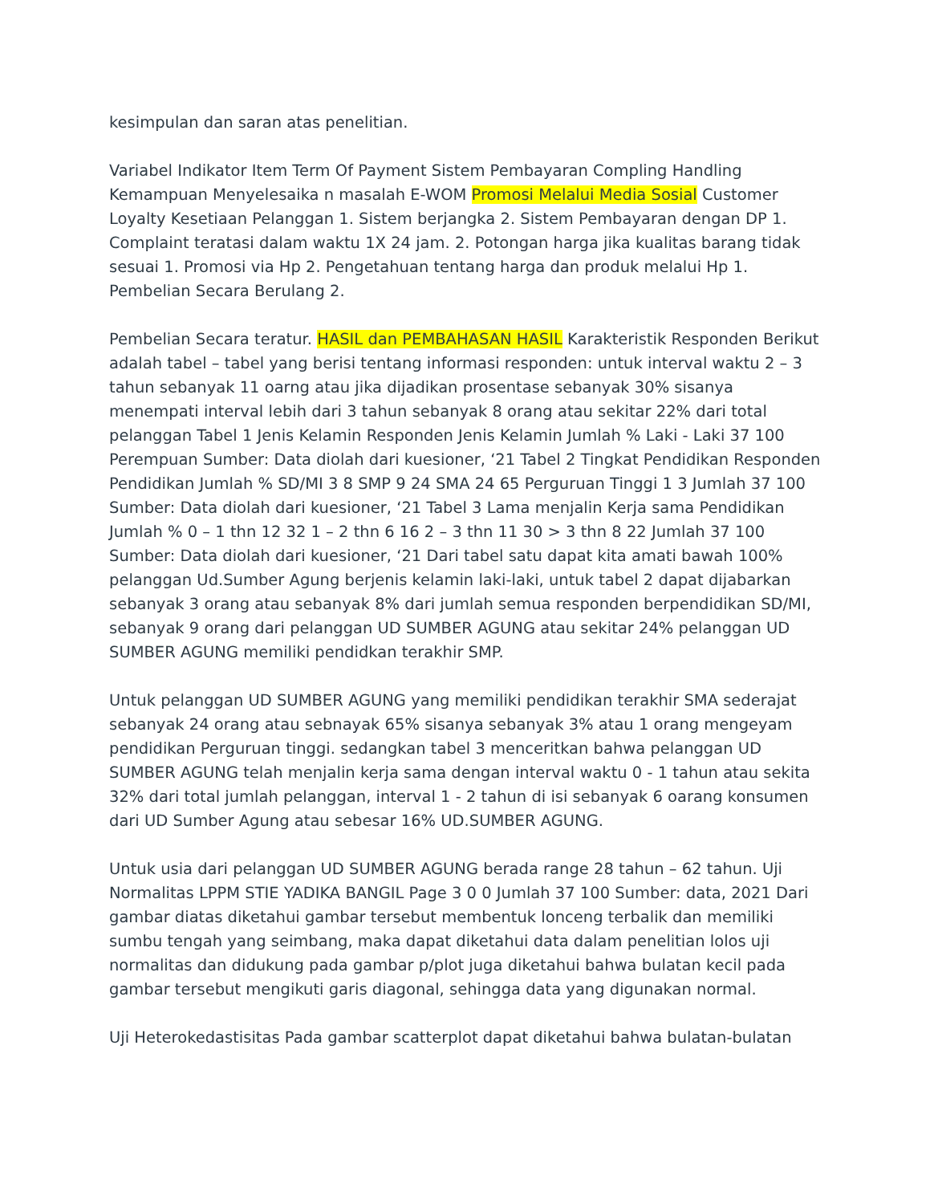kesimpulan dan saran atas penelitian.
Variabel Indikator Item Term Of Payment Sistem Pembayaran Compling Handling Kemampuan Menyelesaika n masalah E-WOM Promosi Melalui Media Sosial Customer Loyalty Kesetiaan Pelanggan 1. Sistem berjangka 2. Sistem Pembayaran dengan DP 1. Complaint teratasi dalam waktu 1X 24 jam. 2. Potongan harga jika kualitas barang tidak sesuai 1. Promosi via Hp 2. Pengetahuan tentang harga dan produk melalui Hp 1. Pembelian Secara Berulang 2.
Pembelian Secara teratur. HASIL dan PEMBAHASAN HASIL Karakteristik Responden Berikut adalah tabel – tabel yang berisi tentang informasi responden: untuk interval waktu 2 – 3 tahun sebanyak 11 oarng atau jika dijadikan prosentase sebanyak 30% sisanya menempati interval lebih dari 3 tahun sebanyak 8 orang atau sekitar 22% dari total pelanggan Tabel 1 Jenis Kelamin Responden Jenis Kelamin Jumlah % Laki - Laki 37 100 Perempuan Sumber: Data diolah dari kuesioner, ‘21 Tabel 2 Tingkat Pendidikan Responden Pendidikan Jumlah % SD/MI 3 8 SMP 9 24 SMA 24 65 Perguruan Tinggi 1 3 Jumlah 37 100 Sumber: Data diolah dari kuesioner, ‘21 Tabel 3 Lama menjalin Kerja sama Pendidikan Jumlah % 0 – 1 thn 12 32 1 – 2 thn 6 16 2 – 3 thn 11 30 > 3 thn 8 22 Jumlah 37 100 Sumber: Data diolah dari kuesioner, ‘21 Dari tabel satu dapat kita amati bawah 100% pelanggan Ud.Sumber Agung berjenis kelamin laki-laki, untuk tabel 2 dapat dijabarkan sebanyak 3 orang atau sebanyak 8% dari jumlah semua responden berpendidikan SD/MI, sebanyak 9 orang dari pelanggan UD SUMBER AGUNG atau sekitar 24% pelanggan UD SUMBER AGUNG memiliki pendidkan terakhir SMP.
Untuk pelanggan UD SUMBER AGUNG yang memiliki pendidikan terakhir SMA sederajat sebanyak 24 orang atau sebnayak 65% sisanya sebanyak 3% atau 1 orang mengeyam pendidikan Perguruan tinggi. sedangkan tabel 3 menceritkan bahwa pelanggan UD SUMBER AGUNG telah menjalin kerja sama dengan interval waktu 0 - 1 tahun atau sekita 32% dari total jumlah pelanggan, interval 1 - 2 tahun di isi sebanyak 6 oarang konsumen dari UD Sumber Agung atau sebesar 16% UD.SUMBER AGUNG.
Untuk usia dari pelanggan UD SUMBER AGUNG berada range 28 tahun – 62 tahun. Uji Normalitas LPPM STIE YADIKA BANGIL Page 3 0 0 Jumlah 37 100 Sumber: data, 2021 Dari gambar diatas diketahui gambar tersebut membentuk lonceng terbalik dan memiliki sumbu tengah yang seimbang, maka dapat diketahui data dalam penelitian lolos uji normalitas dan didukung pada gambar p/plot juga diketahui bahwa bulatan kecil pada gambar tersebut mengikuti garis diagonal, sehingga data yang digunakan normal.
Uji Heterokedastisitas Pada gambar scatterplot dapat diketahui bahwa bulatan-bulatan